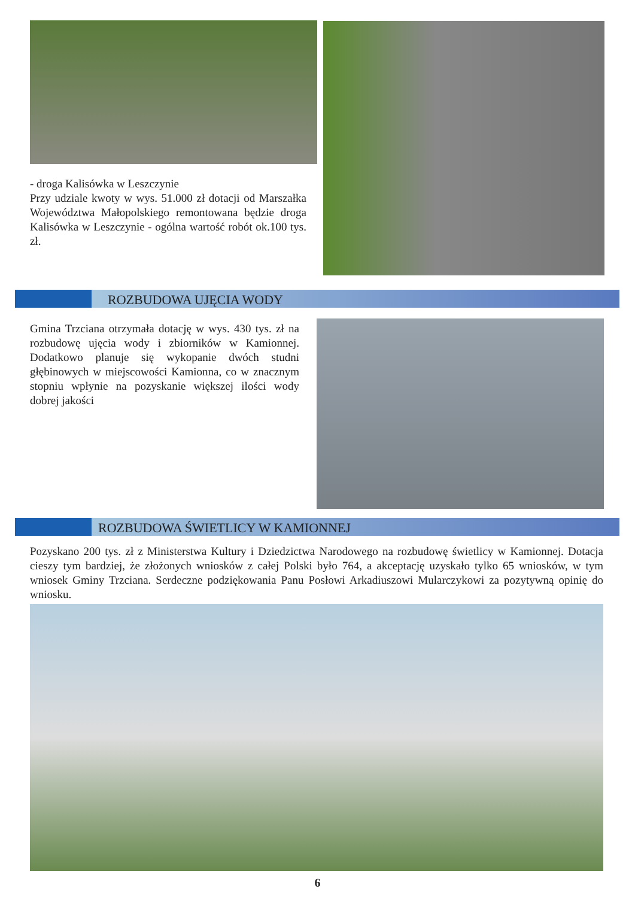- droga Kalisówka w Leszczynie
Przy udziale kwoty w wys. 51.000 zł dotacji od Marszałka Województwa Małopolskiego remontowana będzie droga Kalisówka w Leszczynie - ogólna wartość robót ok.100 tys. zł.
ROZBUDOWA UJĘCIA WODY
Gmina Trzciana otrzymała dotację w wys. 430 tys. zł na rozbudowę ujęcia wody i zbiorników w Kamionnej. Dodatkowo planuje się wykopanie dwóch studni głębinowych w miejscowości Kamionna, co w znacznym stopniu wpłynie na pozyskanie większej ilości wody dobrej jakości
ROZBUDOWA ŚWIETLICY W KAMIONNEJ
Pozyskano 200 tys. zł z Ministerstwa Kultury i Dziedzictwa Narodowego na rozbudowę świetlicy w Kamionnej. Dotacja cieszy tym bardziej, że złożonych wniosków z całej Polski było 764, a akceptację uzyskało tylko 65 wniosków, w tym wniosek Gminy Trzciana. Serdeczne podziękowania Panu Posłowi Arkadiuszowi Mularczykowi za pozytywną opinię do wniosku.
6